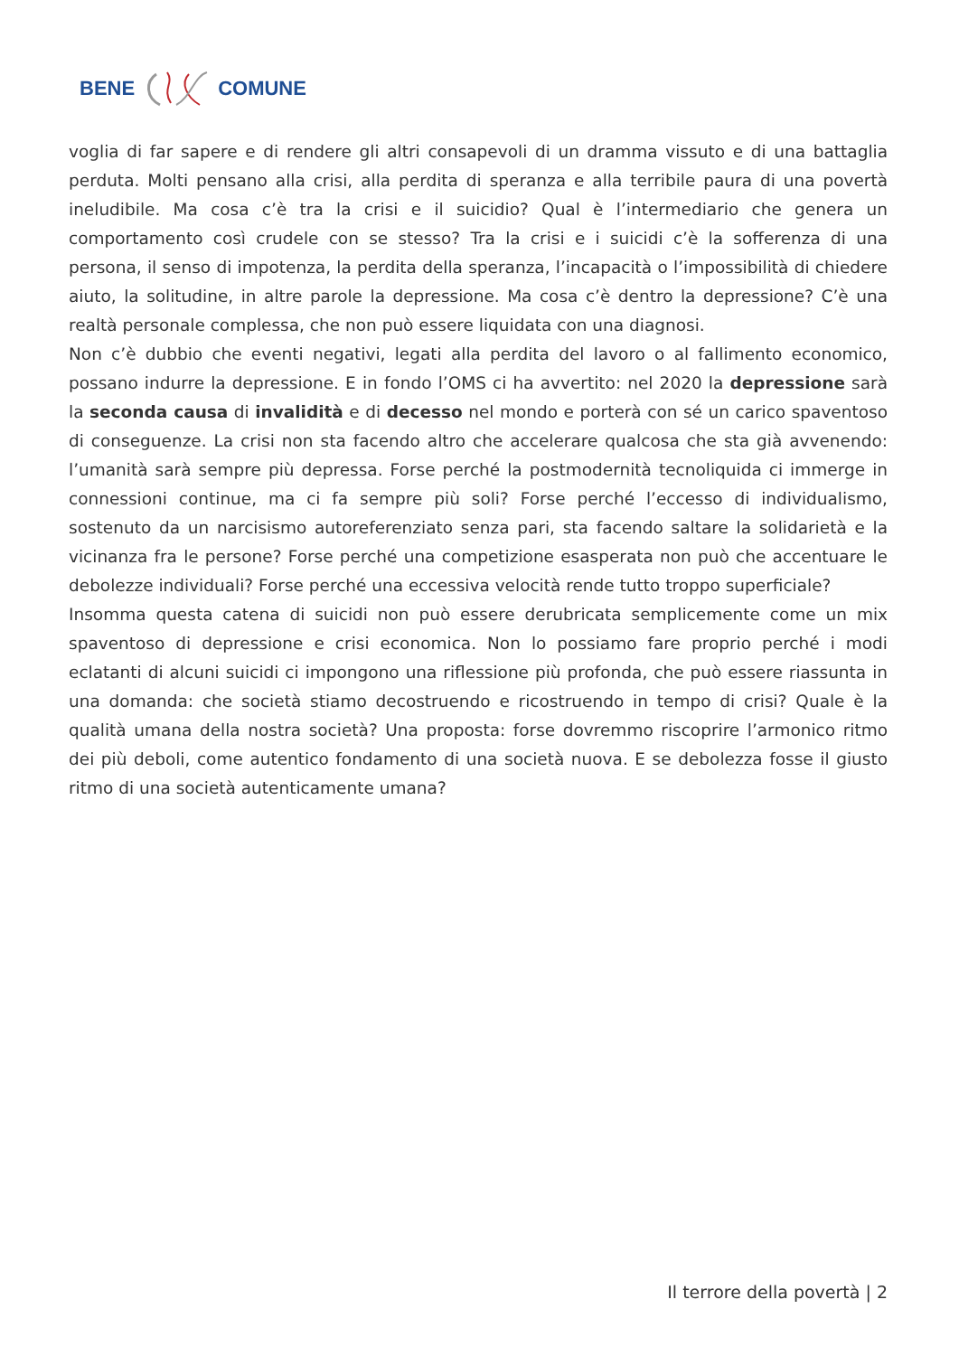BENE COMUNE
voglia di far sapere e di rendere gli altri consapevoli di un dramma vissuto e di una battaglia perduta. Molti pensano alla crisi, alla perdita di speranza e alla terribile paura di una povertà ineludibile. Ma cosa c’è tra la crisi e il suicidio? Qual è l’intermediario che genera un comportamento così crudele con se stesso? Tra la crisi e i suicidi c’è la sofferenza di una persona, il senso di impotenza, la perdita della speranza, l’incapacità o l’impossibilità di chiedere aiuto, la solitudine, in altre parole la depressione. Ma cosa c’è dentro la depressione? C’è una realtà personale complessa, che non può essere liquidata con una diagnosi.
Non c’è dubbio che eventi negativi, legati alla perdita del lavoro o al fallimento economico, possano indurre la depressione. E in fondo l’OMS ci ha avvertito: nel 2020 la depressione sarà la seconda causa di invalidità e di decesso nel mondo e porterà con sé un carico spaventoso di conseguenze. La crisi non sta facendo altro che accelerare qualcosa che sta già avvenendo: l’umanità sarà sempre più depressa. Forse perché la postmodernità tecnoliquida ci immerge in connessioni continue, ma ci fa sempre più soli? Forse perché l’eccesso di individualismo, sostenuto da un narcisismo autoreferenziato senza pari, sta facendo saltare la solidarietà e la vicinanza fra le persone? Forse perché una competizione esasperata non può che accentuare le debolezze individuali? Forse perché una eccessiva velocità rende tutto troppo superficiale?
Insomma questa catena di suicidi non può essere derubricata semplicemente come un mix spaventoso di depressione e crisi economica. Non lo possiamo fare proprio perché i modi eclatanti di alcuni suicidi ci impongono una riflessione più profonda, che può essere riassunta in una domanda: che società stiamo decostruendo e ricostruendo in tempo di crisi? Quale è la qualità umana della nostra società? Una proposta: forse dovremmo riscoprire l’armonico ritmo dei più deboli, come autentico fondamento di una società nuova. E se debolezza fosse il giusto ritmo di una società autenticamente umana?
Il terrore della povertà | 2